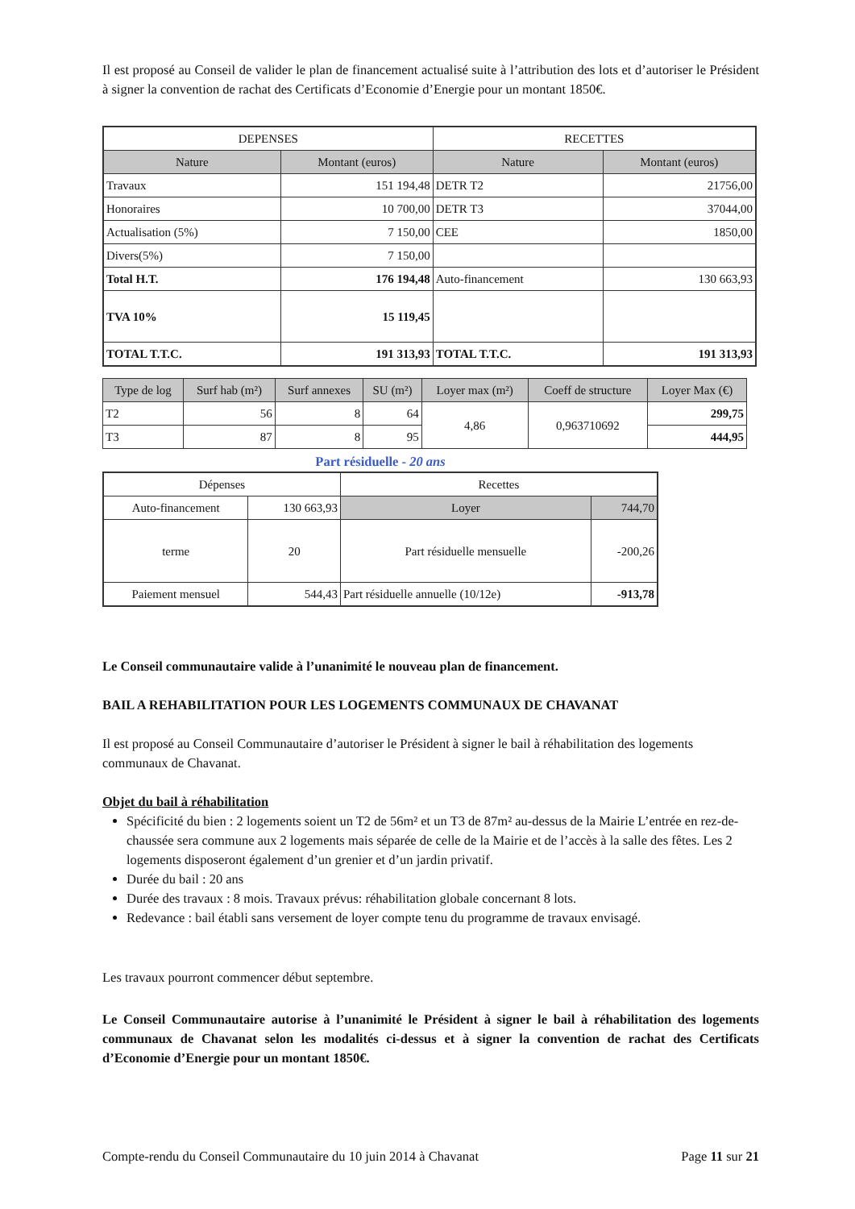Il est proposé au Conseil de valider le plan de financement actualisé suite à l’attribution des lots et d’autoriser le Président à signer la convention de rachat des Certificats d’Economie d’Energie pour un montant 1850€.
| DEPENSES | | RECETTES | |
| --- | --- | --- | --- |
| Nature | Montant (euros) | Nature | Montant (euros) |
| Travaux | 151 194,48 | DETR T2 | 21756,00 |
| Honoraires | 10 700,00 | DETR T3 | 37044,00 |
| Actualisation (5%) | 7 150,00 | CEE | 1850,00 |
| Divers(5%) | 7 150,00 | | |
| Total H.T. | 176 194,48 | Auto-financement | 130 663,93 |
| TVA 10% | 15 119,45 | | |
| TOTAL T.T.C. | 191 313,93 | TOTAL T.T.C. | 191 313,93 |
| Type de log | Surf hab (m²) | Surf annexes | SU (m²) | Loyer max (m²) | Coeff de structure | Loyer Max (€) |
| --- | --- | --- | --- | --- | --- | --- |
| T2 | 56 | 8 | 64 | 4,86 | 0,963710692 | 299,75 |
| T3 | 87 | 8 | 95 | | | 444,95 |
Part résiduelle - 20 ans
| Dépenses | | Recettes | |
| --- | --- | --- | --- |
| Auto-financement | 130 663,93 | Loyer | 744,70 |
| terme | 20 | Part résiduelle mensuelle | -200,26 |
| Paiement mensuel | 544,43 | Part résiduelle annuelle (10/12e) | -913,78 |
Le Conseil communautaire valide à l’unanimité le nouveau plan de financement.
BAIL A REHABILITATION POUR LES LOGEMENTS COMMUNAUX DE CHAVANAT
Il est proposé au Conseil Communautaire d’autoriser le Président à signer le bail à réhabilitation des logements communaux de Chavanat.
Objet du bail à réhabilitation
Spécificité du bien : 2 logements soient un T2 de 56m² et un T3 de 87m² au-dessus de la Mairie L’entrée en rez-de-chaussée sera commune aux 2 logements mais séparée de celle de la Mairie et de l’accès à la salle des fêtes. Les 2 logements disposeront également d’un grenier et d’un jardin privatif.
Durée du bail : 20 ans
Durée des travaux : 8 mois. Travaux prévus: réhabilitation globale concernant 8 lots.
Redevance : bail établi sans versement de loyer compte tenu du programme de travaux envisagé.
Les travaux pourront commencer début septembre.
Le Conseil Communautaire autorise à l’unanimité le Président à signer le bail à réhabilitation des logements communaux de Chavanat selon les modalités ci-dessus et à signer la convention de rachat des Certificats d’Economie d’Energie pour un montant 1850€.
Compte-rendu du Conseil Communautaire du 10 juin 2014 à Chavanat Page 11 sur 21